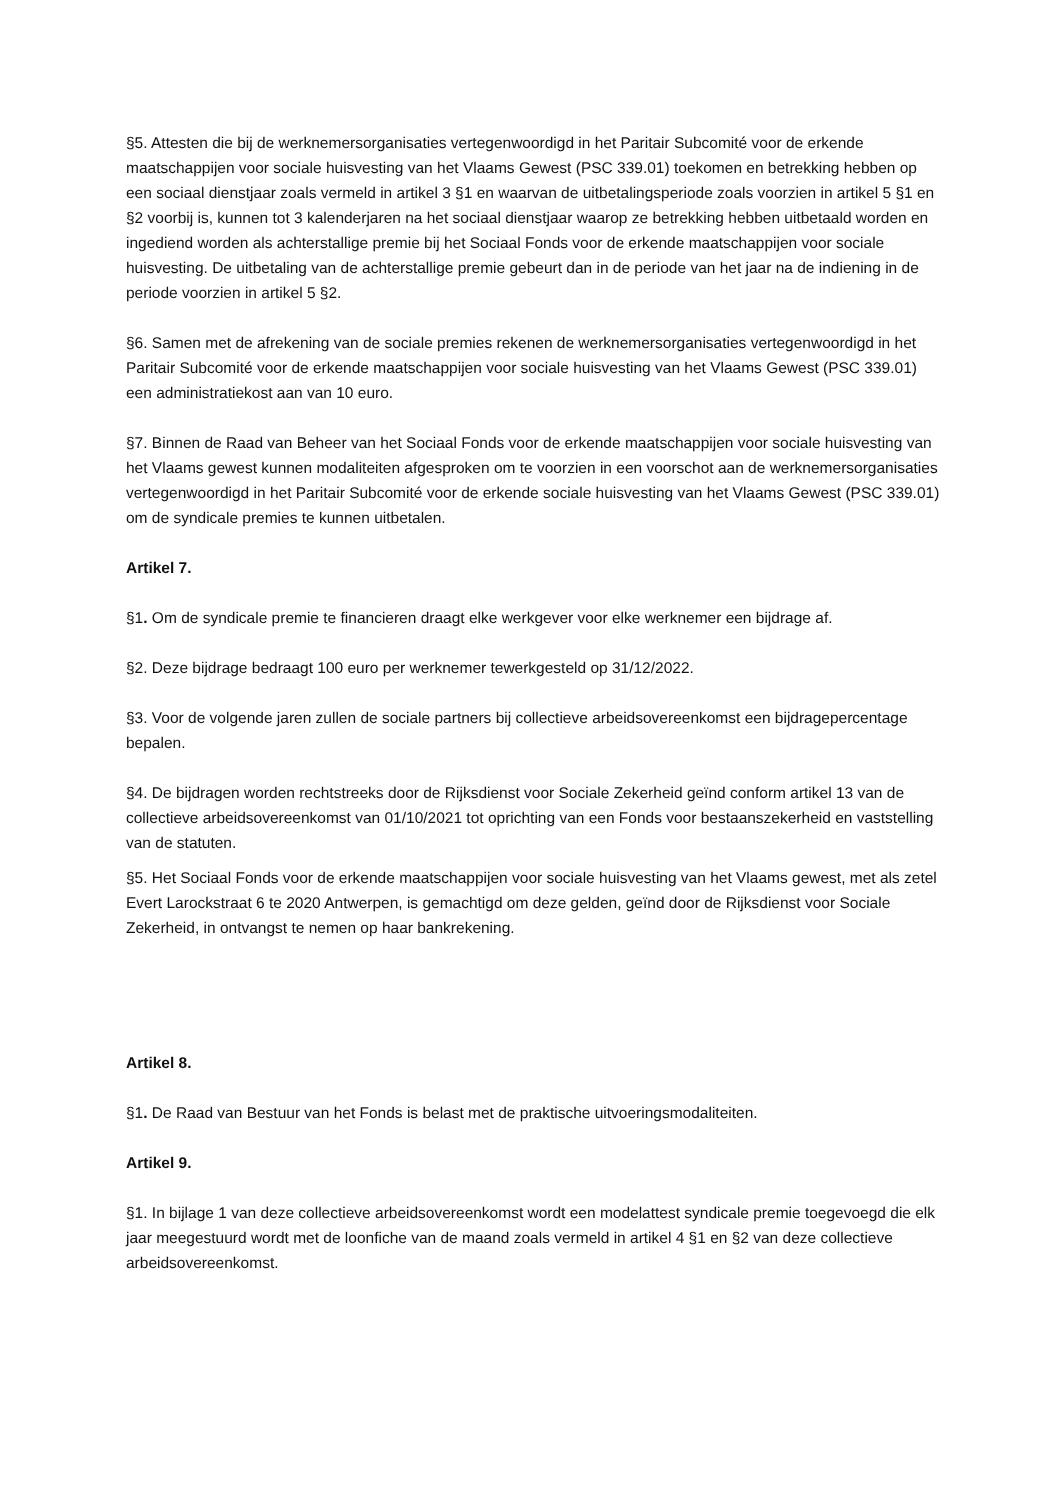§5. Attesten die bij de werknemersorganisaties vertegenwoordigd in het Paritair Subcomité voor de erkende maatschappijen voor sociale huisvesting van het Vlaams Gewest (PSC 339.01) toekomen en betrekking hebben op een sociaal dienstjaar zoals vermeld in artikel 3 §1 en waarvan de uitbetalingsperiode zoals voorzien in artikel 5 §1 en §2 voorbij is, kunnen tot 3 kalenderjaren na het sociaal dienstjaar waarop ze betrekking hebben uitbetaald worden en ingediend worden als achterstallige premie bij het Sociaal Fonds voor de erkende maatschappijen voor sociale huisvesting. De uitbetaling van de achterstallige premie gebeurt dan in de periode van het jaar na de indiening in de periode voorzien in artikel 5 §2.
§6. Samen met de afrekening van de sociale premies rekenen de werknemersorganisaties vertegenwoordigd in het Paritair Subcomité voor de erkende maatschappijen voor sociale huisvesting van het Vlaams Gewest (PSC 339.01) een administratiekost aan van 10 euro.
§7. Binnen de Raad van Beheer van het Sociaal Fonds voor de erkende maatschappijen voor sociale huisvesting van het Vlaams gewest kunnen modaliteiten afgesproken om te voorzien in een voorschot aan de werknemersorganisaties vertegenwoordigd in het Paritair Subcomité voor de erkende sociale huisvesting van het Vlaams Gewest (PSC 339.01) om de syndicale premies te kunnen uitbetalen.
Artikel 7.
§1. Om de syndicale premie te financieren draagt elke werkgever voor elke werknemer een bijdrage af.
§2. Deze bijdrage bedraagt 100 euro per werknemer tewerkgesteld op 31/12/2022.
§3. Voor de volgende jaren zullen de sociale partners bij collectieve arbeidsovereenkomst een bijdragepercentage bepalen.
§4. De bijdragen worden rechtstreeks door de Rijksdienst voor Sociale Zekerheid geïnd conform artikel 13 van de collectieve arbeidsovereenkomst van 01/10/2021 tot oprichting van een Fonds voor bestaanszekerheid en vaststelling van de statuten.
§5. Het Sociaal Fonds voor de erkende maatschappijen voor sociale huisvesting van het Vlaams gewest, met als zetel Evert Larockstraat 6 te 2020 Antwerpen, is gemachtigd om deze gelden, geïnd door de Rijksdienst voor Sociale Zekerheid, in ontvangst te nemen op haar bankrekening.
Artikel 8.
§1. De Raad van Bestuur van het Fonds is belast met de praktische uitvoeringsmodaliteiten.
Artikel 9.
§1. In bijlage 1 van deze collectieve arbeidsovereenkomst wordt een modelattest syndicale premie toegevoegd die elk jaar meegestuurd wordt met de loonfiche van de maand zoals vermeld in artikel 4 §1 en §2 van deze collectieve arbeidsovereenkomst.